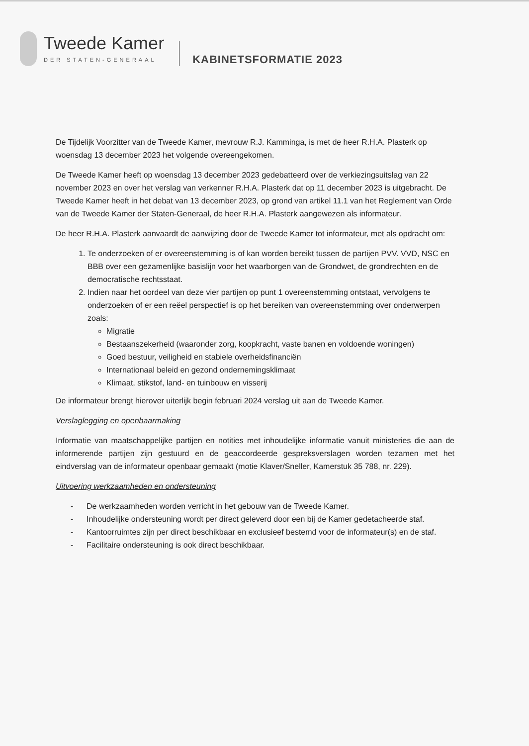Tweede Kamer
DER STATEN-GENERAAL
KABINETSFORMATIE 2023
De Tijdelijk Voorzitter van de Tweede Kamer, mevrouw R.J. Kamminga, is met de heer R.H.A. Plasterk op woensdag 13 december 2023 het volgende overeengekomen.
De Tweede Kamer heeft op woensdag 13 december 2023 gedebatteerd over de verkiezingsuitslag van 22 november 2023 en over het verslag van verkenner R.H.A. Plasterk dat op 11 december 2023 is uitgebracht. De Tweede Kamer heeft in het debat van 13 december 2023, op grond van artikel 11.1 van het Reglement van Orde van de Tweede Kamer der Staten-Generaal, de heer R.H.A. Plasterk aangewezen als informateur.
De heer R.H.A. Plasterk aanvaardt de aanwijzing door de Tweede Kamer tot informateur, met als opdracht om:
1. Te onderzoeken of er overeenstemming is of kan worden bereikt tussen de partijen PVV. VVD, NSC en BBB over een gezamenlijke basislijn voor het waarborgen van de Grondwet, de grondrechten en de democratische rechtsstaat.
2. Indien naar het oordeel van deze vier partijen op punt 1 overeenstemming ontstaat, vervolgens te onderzoeken of er een reëel perspectief is op het bereiken van overeenstemming over onderwerpen zoals:
Migratie
Bestaanszekerheid (waaronder zorg, koopkracht, vaste banen en voldoende woningen)
Goed bestuur, veiligheid en stabiele overheidsfinanciën
Internationaal beleid en gezond ondernemingsklimaat
Klimaat, stikstof, land- en tuinbouw en visserij
De informateur brengt hierover uiterlijk begin februari 2024 verslag uit aan de Tweede Kamer.
Verslaglegging en openbaarmaking
Informatie van maatschappelijke partijen en notities met inhoudelijke informatie vanuit ministeries die aan de informerende partijen zijn gestuurd en de geaccordeerde gespreksverslagen worden tezamen met het eindverslag van de informateur openbaar gemaakt (motie Klaver/Sneller, Kamerstuk 35 788, nr. 229).
Uitvoering werkzaamheden en ondersteuning
- De werkzaamheden worden verricht in het gebouw van de Tweede Kamer.
- Inhoudelijke ondersteuning wordt per direct geleverd door een bij de Kamer gedetacheerde staf.
- Kantoorruimtes zijn per direct beschikbaar en exclusieef bestemd voor de informateur(s) en de staf.
- Facilitaire ondersteuning is ook direct beschikbaar.